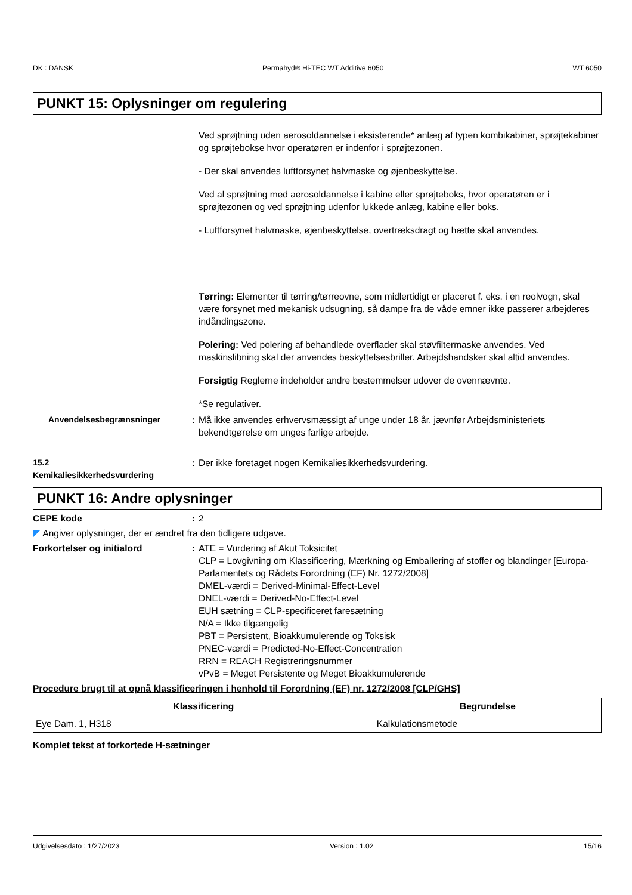DK : DANSK Permahyd® Hi-TEC WT Additive 6050 WT 6050
PUNKT 15: Oplysninger om regulering
Ved sprøjtning uden aerosoldannelse i eksisterende* anlæg af typen kombikabiner, sprøjtekabiner og sprøjtebokse hvor operatøren er indenfor i sprøjtezonen.
- Der skal anvendes luftforsynet halvmaske og øjenbeskyttelse.
Ved al sprøjtning med aerosoldannelse i kabine eller sprøjteboks, hvor operatøren er i sprøjtezonen og ved sprøjtning udenfor lukkede anlæg, kabine eller boks.
- Luftforsynet halvmaske, øjenbeskyttelse, overtræksdragt og hætte skal anvendes.
Tørring: Elementer til tørring/tørreovne, som midlertidigt er placeret f. eks. i en reolvogn, skal være forsynet med mekanisk udsugning, så dampe fra de våde emner ikke passerer arbejderes indåndingszone.
Polering: Ved polering af behandlede overflader skal støvfiltermaske anvendes. Ved maskinslibning skal der anvendes beskyttelsesbriller. Arbejdshandsker skal altid anvendes.
Forsigtig Reglerne indeholder andre bestemmelser udover de ovennævnte.
*Se regulativer.
Anvendelsesbegrænsninger : Må ikke anvendes erhvervsmæssigt af unge under 18 år, jævnfør Arbejdsministeriets bekendtgørelse om unges farlige arbejde.
15.2
Kemikaliesikkerhedsvurdering
: Der ikke foretaget nogen Kemikaliesikkerhedsvurdering.
PUNKT 16: Andre oplysninger
CEPE kode : 2
◤ Angiver oplysninger, der er ændret fra den tidligere udgave.
Forkortelser og initialord : ATE = Vurdering af Akut Toksicitet
CLP = Lovgivning om Klassificering, Mærkning og Emballering af stoffer og blandinger [Europa-Parlamentets og Rådets Forordning (EF) Nr. 1272/2008]
DMEL-værdi = Derived-Minimal-Effect-Level
DNEL-værdi = Derived-No-Effect-Level
EUH sætning = CLP-specificeret faresætning
N/A = Ikke tilgængelig
PBT = Persistent, Bioakkumulerende og Toksisk
PNEC-værdi = Predicted-No-Effect-Concentration
RRN = REACH Registreringsnummer
vPvB = Meget Persistente og Meget Bioakkumulerende
Procedure brugt til at opnå klassificeringen i henhold til Forordning (EF) nr. 1272/2008 [CLP/GHS]
| Klassificering | Begrundelse |
| --- | --- |
| Eye Dam. 1, H318 | Kalkulationsmetode |
Komplet tekst af forkortede H-sætninger
Udgivelsesdato : 1/27/2023 Version : 1.02 15/16